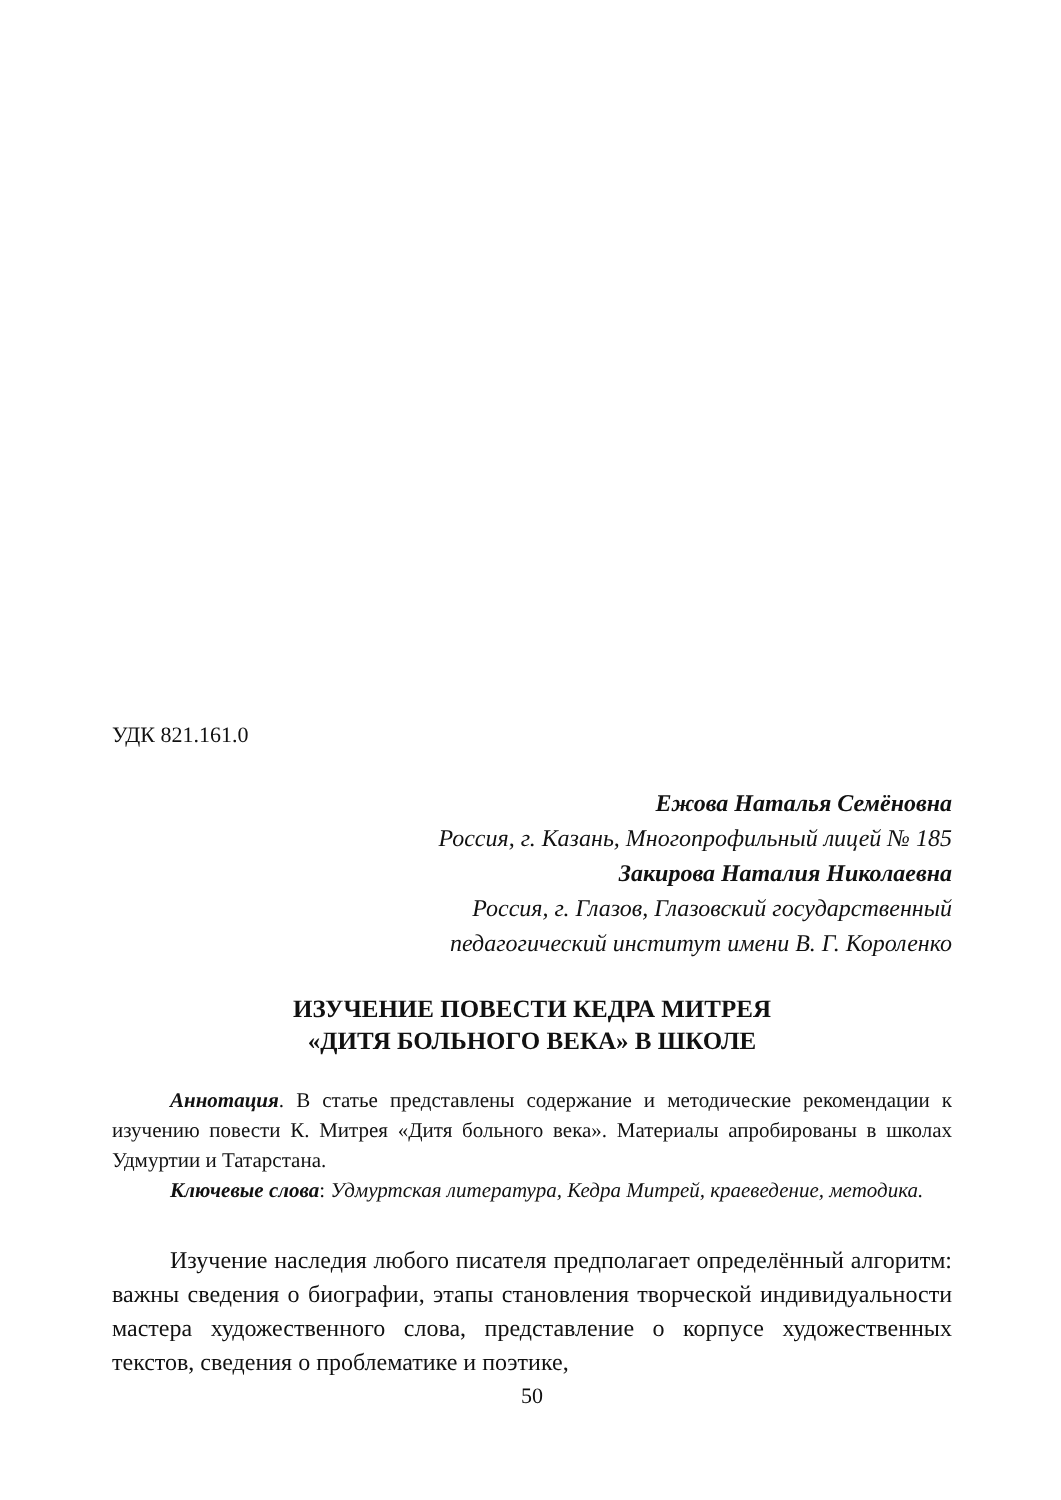УДК 821.161.0
Ежова Наталья Семёновна
Россия, г. Казань, Многопрофильный лицей № 185
Закирова Наталия Николаевна
Россия, г. Глазов, Глазовский государственный
педагогический институт имени В. Г. Короленко
ИЗУЧЕНИЕ ПОВЕСТИ КЕДРА МИТРЕЯ
«ДИТЯ БОЛЬНОГО ВЕКА» В ШКОЛЕ
Аннотация. В статье представлены содержание и методические рекомендации к изучению повести К. Митрея «Дитя больного века». Материалы апробированы в школах Удмуртии и Татарстана.
Ключевые слова: Удмуртская литература, Кедра Митрей, краеведение, методика.
Изучение наследия любого писателя предполагает определённый алгоритм: важны сведения о биографии, этапы становления творческой индивидуальности мастера художественного слова, представление о корпусе художественных текстов, сведения о проблематике и поэтике,
50